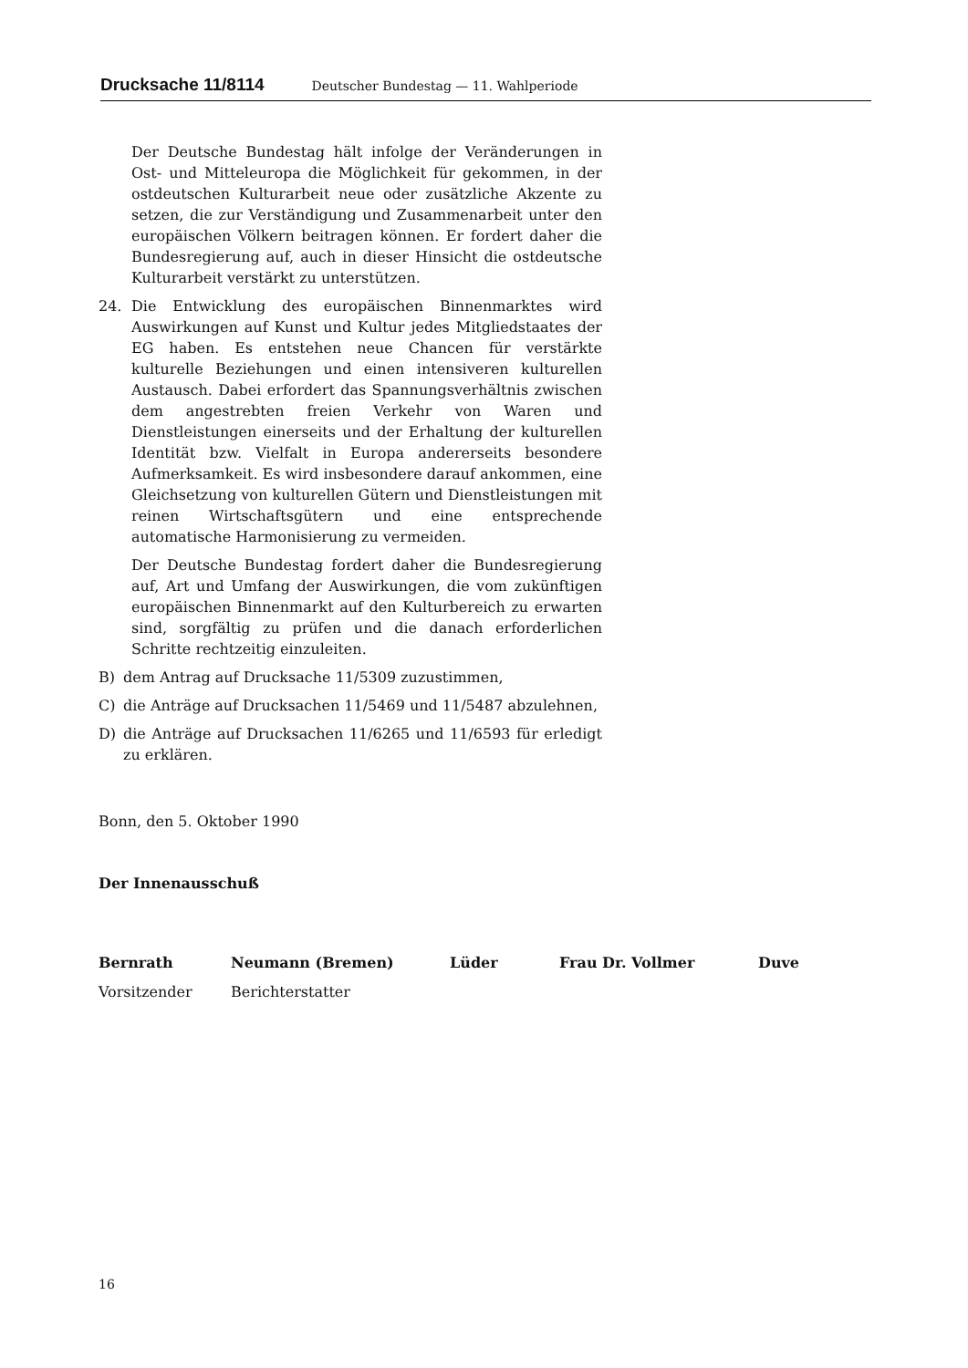Drucksache 11/8114 Deutscher Bundestag — 11. Wahlperiode
Der Deutsche Bundestag hält infolge der Veränderungen in Ost- und Mitteleuropa die Möglichkeit für gekommen, in der ostdeutschen Kulturarbeit neue oder zusätzliche Akzente zu setzen, die zur Verständigung und Zusammenarbeit unter den europäischen Völkern beitragen können. Er fordert daher die Bundesregierung auf, auch in dieser Hinsicht die ostdeutsche Kulturarbeit verstärkt zu unterstützen.
24. Die Entwicklung des europäischen Binnenmarktes wird Auswirkungen auf Kunst und Kultur jedes Mitgliedstaates der EG haben. Es entstehen neue Chancen für verstärkte kulturelle Beziehungen und einen intensiveren kulturellen Austausch. Dabei erfordert das Spannungsverhältnis zwischen dem angestrebten freien Verkehr von Waren und Dienstleistungen einerseits und der Erhaltung der kulturellen Identität bzw. Vielfalt in Europa andererseits besondere Aufmerksamkeit. Es wird insbesondere darauf ankommen, eine Gleichsetzung von kulturellen Gütern und Dienstleistungen mit reinen Wirtschaftsgütern und eine entsprechende automatische Harmonisierung zu vermeiden.
Der Deutsche Bundestag fordert daher die Bundesregierung auf, Art und Umfang der Auswirkungen, die vom zukünftigen europäischen Binnenmarkt auf den Kulturbereich zu erwarten sind, sorgfältig zu prüfen und die danach erforderlichen Schritte rechtzeitig einzuleiten.
B) dem Antrag auf Drucksache 11/5309 zuzustimmen,
C) die Anträge auf Drucksachen 11/5469 und 11/5487 abzulehnen,
D) die Anträge auf Drucksachen 11/6265 und 11/6593 für erledigt zu erklären.
Bonn, den 5. Oktober 1990
Der Innenausschuß
Bernrath Neumann (Bremen) Lüder Frau Dr. Vollmer Duve
Vorsitzender Berichterstatter
16